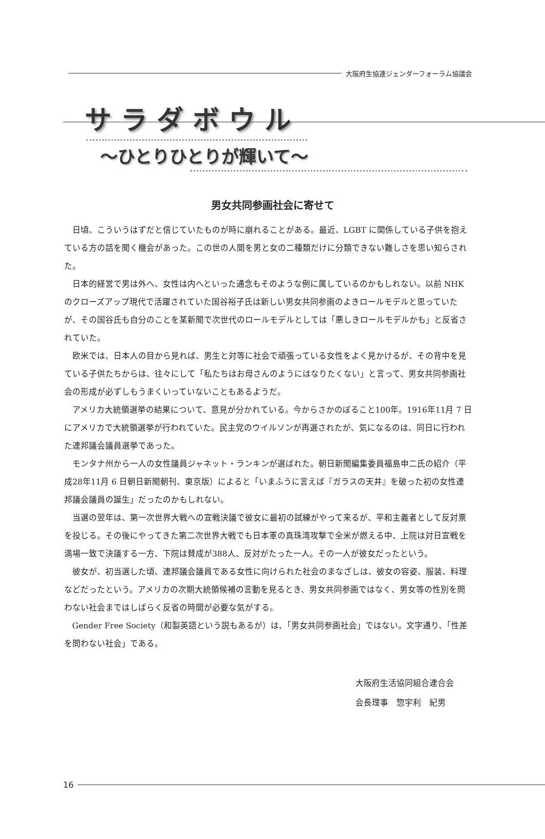大阪府生協連ジェンダーフォーラム協議会
サラダボウル
～ひとりひとりが輝いて～
男女共同参画社会に寄せて
日頃、こういうはずだと信じていたものが時に崩れることがある。最近、LGBT に関係している子供を抱えている方の話を聞く機会があった。この世の人間を男と女の二種類だけに分類できない難しさを思い知らされた。
日本的経営で男は外へ、女性は内へといった通念もそのような例に属しているのかもしれない。以前 NHK のクローズアップ現代で活躍されていた国谷裕子氏は新しい男女共同参画のよきロールモデルと思っていたが、その国谷氏も自分のことを某新聞で次世代のロールモデルとしては「悪しきロールモデルかも」と反省されていた。
欧米では、日本人の目から見れば、男生と対等に社会で頑張っている女性をよく見かけるが、その背中を見ている子供たちからは、往々にして「私たちはお母さんのようにはなりたくない」と言って、男女共同参画社会の形成が必ずしもうまくいっていないこともあるようだ。
アメリカ大統領選挙の結果について、意見が分かれている。今からさかのぼること100年。1916年11月 7 日にアメリカで大統領選挙が行われていた。民主党のウイルソンが再選されたが、気になるのは、同日に行われた連邦議会議員選挙であった。
モンタナ州から一人の女性議員ジャネット・ランキンが選ばれた。朝日新聞編集委員福島申二氏の紹介（平成28年11月 6 日朝日新聞朝刊、東京版）によると「いまふうに言えば『ガラスの天井』を破った初の女性連邦議会議員の誕生」だったのかもしれない。
当選の翌年は、第一次世界大戦への宣戦決議で彼女に最初の試練がやって来るが、平和主義者として反対票を投じる。その後にやってきた第二次世界大戦でも日本軍の真珠湾攻撃で全米が燃える中、上院は対日宣戦を満場一致で決議する一方、下院は賛成が388人、反対がたった一人。その一人が彼女だったという。
彼女が、初当選した頃、連邦議会議員である女性に向けられた社会のまなざしは、彼女の容姿、服装、料理などだったという。アメリカの次期大統領候補の言動を見るとき、男女共同参画ではなく、男女等の性別を問わない社会まではしばらく反省の時間が必要な気がする。
Gender Free Society（和製英語という説もあるが）は、「男女共同参画社会」ではない。文字通り、「性差を問わない社会」である。
大阪府生活協同組合連合会
会長理事　惣宇利　紀男
16